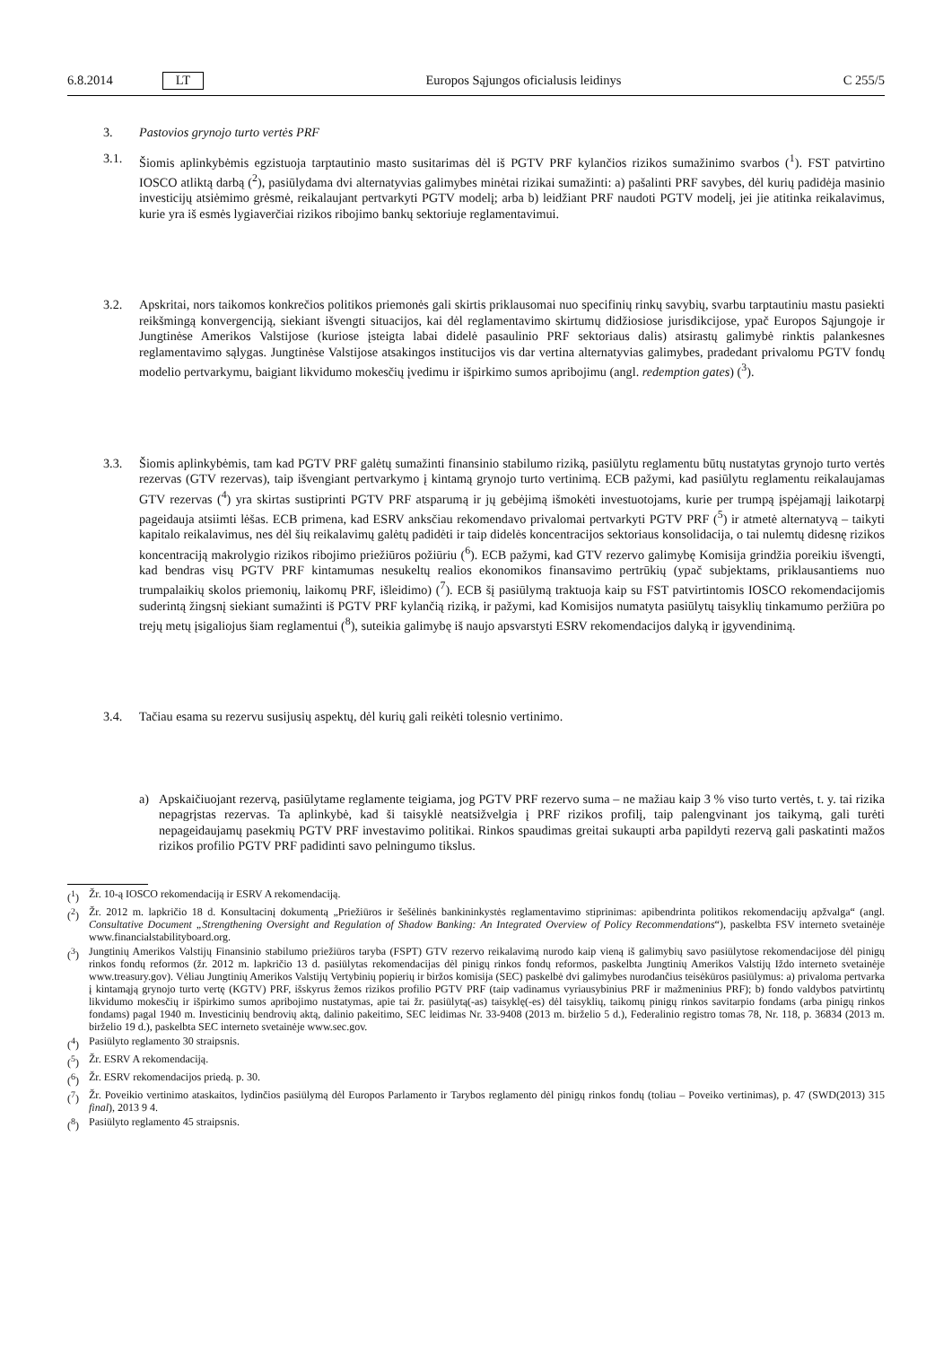6.8.2014 LT Europos Sąjungos oficialusis leidinys C 255/5
3. Pastovios grynojo turto vertės PRF
3.1. Šiomis aplinkybėmis egzistuoja tarptautinio masto susitarimas dėl iš PGTV PRF kylančios rizikos sumažinimo svarbos (<sup>1</sup>). FST patvirtino IOSCO atliktą darbą (<sup>2</sup>), pasiūlydama dvi alternatyvias galimybes minėtai rizikai sumažinti: a) pašalinti PRF savybes, dėl kurių padidėja masinio investicijų atsiėmimo grėsmė, reikalaujant pertvarkyti PGTV modelį; arba b) leidžiant PRF naudoti PGTV modelį, jei jie atitinka reikalavimus, kurie yra iš esmės lygiaverčiai rizikos ribojimo bankų sektoriuje reglamentavimui.
3.2. Apskritai, nors taikomos konkrečios politikos priemonės gali skirtis priklausomai nuo specifinių rinkų savybių, svarbu tarptautiniu mastu pasiekti reikšmingą konvergenciją, siekiant išvengti situacijos, kai dėl reglamentavimo skirtumų didžiosiose jurisdikcijose, ypač Europos Sąjungoje ir Jungtinėse Amerikos Valstijose (kuriose įsteigta labai didelė pasaulinio PRF sektoriaus dalis) atsirastų galimybė rinktis palankesnes reglamentavimo sąlygas. Jungtinėse Valstijose atsakingos institucijos vis dar vertina alternatyvias galimybes, pradedant privalomu PGTV fondų modelio pertvarkymu, baigiant likvidumo mokesčių įvedimu ir išpirkimo sumos apribojimu (angl. redemption gates) (<sup>3</sup>).
3.3. Šiomis aplinkybėmis, tam kad PGTV PRF galėtų sumažinti finansinio stabilumo riziką, pasiūlytu reglamentu būtų nustatytas grynojo turto vertės rezervas (GTV rezervas), taip išvengiant pertvarkymo į kintamą grynojo turto vertinimą. ECB pažymi, kad pasiūlytu reglamentu reikalaujamas GTV rezervas (<sup>4</sup>) yra skirtas sustiprinti PGTV PRF atsparumą ir jų gebėjimą išmokėti investuotojams, kurie per trumpą įspėjamąjį laikotarpį pageidauja atsiimti lėšas. ECB primena, kad ESRV anksčiau rekomendavo privalomai pertvarkyti PGTV PRF (<sup>5</sup>) ir atmetė alternatyvą – taikyti kapitalo reikalavimus, nes dėl šių reikalavimų galėtų padidėti ir taip didelės koncentracijos sektoriaus konsolidacija, o tai nulemtų didesnę rizikos koncentraciją makrolygio rizikos ribojimo priežiūros požiūriu (<sup>6</sup>). ECB pažymi, kad GTV rezervo galimybę Komisija grindžia poreikiu išvengti, kad bendras visų PGTV PRF kintamumas nesukeltų realios ekonomikos finansavimo pertrūkių (ypač subjektams, priklausantiems nuo trumpalaikių skolos priemonių, laikomų PRF, išleidimo) (<sup>7</sup>). ECB šį pasiūlymą traktuoja kaip su FST patvirtintomis IOSCO rekomendacijomis suderintą žingsnį siekiant sumažinti iš PGTV PRF kylančią riziką, ir pažymi, kad Komisijos numatyta pasiūlytų taisyklių tinkamumo peržiūra po trejų metų įsigaliojus šiam reglamentui (<sup>8</sup>), suteikia galimybę iš naujo apsvarstyti ESRV rekomendacijos dalyką ir įgyvendinimą.
3.4. Tačiau esama su rezervu susijusių aspektų, dėl kurių gali reikėti tolesnio vertinimo.
a) Apskaičiuojant rezervą, pasiūlytame reglamente teigiama, jog PGTV PRF rezervo suma – ne mažiau kaip 3 % viso turto vertės, t. y. tai rizika nepagrįstas rezervas. Ta aplinkybė, kad ši taisyklė neatsižvelgia į PRF rizikos profilį, taip palengvinant jos taikymą, gali turėti nepageidaujamų pasekmių PGTV PRF investavimo politikai. Rinkos spaudimas greitai sukaupti arba papildyti rezervą gali paskatinti mažos rizikos profilio PGTV PRF padidinti savo pelningumo tikslus.
(<sup>1</sup>) Žr. 10-ą IOSCO rekomendaciją ir ESRV A rekomendaciją.
(<sup>2</sup>) Žr. 2012 m. lapkričio 18 d. Konsultacinį dokumentą „Priežiūros ir šešėlinės bankininkystės reglamentavimo stiprinimas: apibendrinta politikos rekomendacijų apžvalga“ (angl. Consultative Document „Strengthening Oversight and Regulation of Shadow Banking: An Integrated Overview of Policy Recommendations“), paskelbta FSV interneto svetainėje www.financialstabilityboard.org.
(<sup>3</sup>) Jungtinių Amerikos Valstijų Finansinio stabilumo priežiūros taryba (FSPT) GTV rezervo reikalavimą nurodo kaip vieną iš galimybių savo pasiūlytose rekomendacijose dėl pinigų rinkos fondų reformos (žr. 2012 m. lapkričio 13 d. pasiūlytas rekomendacijas dėl pinigų rinkos fondų reformos, paskelbta Jungtinių Amerikos Valstijų Iždo interneto svetainėje www.treasury.gov). Vėliau Jungtinių Amerikos Valstijų Vertybinių popierių ir biržos komisija (SEC) paskelbė dvi galimybes nurodančius teisėkūros pasiūlymus: a) privaloma pertvarka į kintamąją grynojo turto vertę (KGTV) PRF, išskyrus žemos rizikos profilio PGTV PRF (taip vadinamus vyriausybinius PRF ir mažmeninius PRF); b) fondo valdybos patvirtintų likvidumo mokesčių ir išpirkimo sumos apribojimo nustatymas, apie tai žr. pasiūlytą(-as) taisyklę(-es) dėl taisyklių, taikomų pinigų rinkos savitarpio fondams (arba pinigų rinkos fondams) pagal 1940 m. Investicinių bendrovių aktą, dalinio pakeitimo, SEC leidimas Nr. 33-9408 (2013 m. birželio 5 d.), Federalinio registro tomas 78, Nr. 118, p. 36834 (2013 m. birželio 19 d.), paskelbta SEC interneto svetainėje www.sec.gov.
(<sup>4</sup>) Pasiūlyto reglamento 30 straipsnis.
(<sup>5</sup>) Žr. ESRV A rekomendaciją.
(<sup>6</sup>) Žr. ESRV rekomendacijos priedą. p. 30.
(<sup>7</sup>) Žr. Poveikio vertinimo ataskaitos, lydinčios pasiūlymą dėl Europos Parlamento ir Tarybos reglamento dėl pinigų rinkos fondų (toliau – Poveiko vertinimas), p. 47 (SWD(2013) 315 final), 2013 9 4.
(<sup>8</sup>) Pasiūlyto reglamento 45 straipsnis.